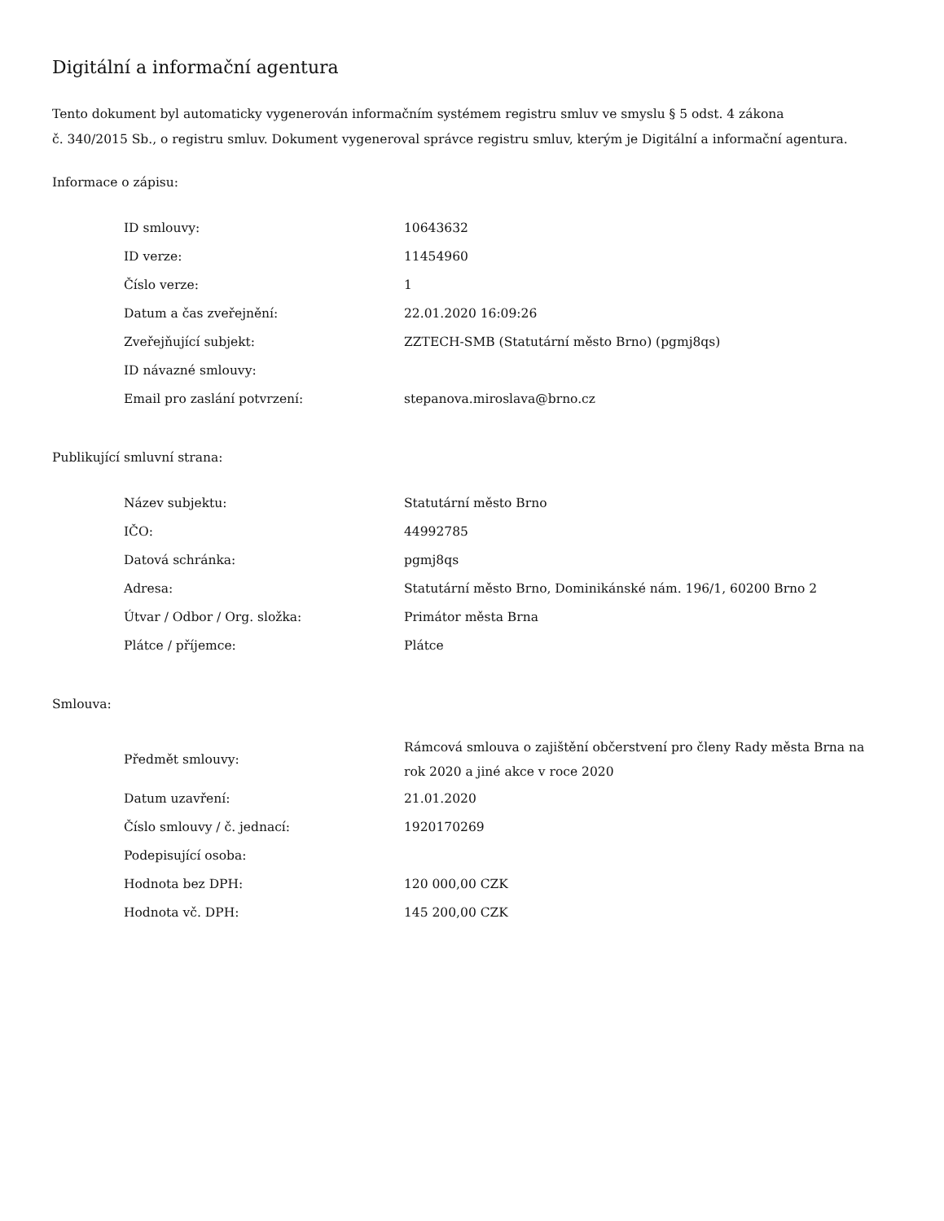Digitální a informační agentura
Tento dokument byl automaticky vygenerován informačním systémem registru smluv ve smyslu § 5 odst. 4 zákona
č. 340/2015 Sb., o registru smluv. Dokument vygeneroval správce registru smluv, kterým je Digitální a informační agentura.
Informace o zápisu:
| ID smlouvy: | 10643632 |
| ID verze: | 11454960 |
| Číslo verze: | 1 |
| Datum a čas zveřejnění: | 22.01.2020 16:09:26 |
| Zveřejňující subjekt: | ZZTECH-SMB (Statutární město Brno) (pgmj8qs) |
| ID návazné smlouvy: | |
| Email pro zaslání potvrzení: | stepanova.miroslava@brno.cz |
Publikující smluvní strana:
| Název subjektu: | Statutární město Brno |
| IČO: | 44992785 |
| Datová schránka: | pgmj8qs |
| Adresa: | Statutární město Brno, Dominikánské nám. 196/1, 60200 Brno 2 |
| Útvar / Odbor / Org. složka: | Primátor města Brna |
| Plátce / příjemce: | Plátce |
Smlouva:
| Předmět smlouvy: | Rámcová smlouva o zajištění občerstvení pro členy Rady města Brna na rok 2020 a jiné akce v roce 2020 |
| Datum uzavření: | 21.01.2020 |
| Číslo smlouvy / č. jednací: | 1920170269 |
| Podepisující osoba: | |
| Hodnota bez DPH: | 120 000,00 CZK |
| Hodnota vč. DPH: | 145 200,00 CZK |